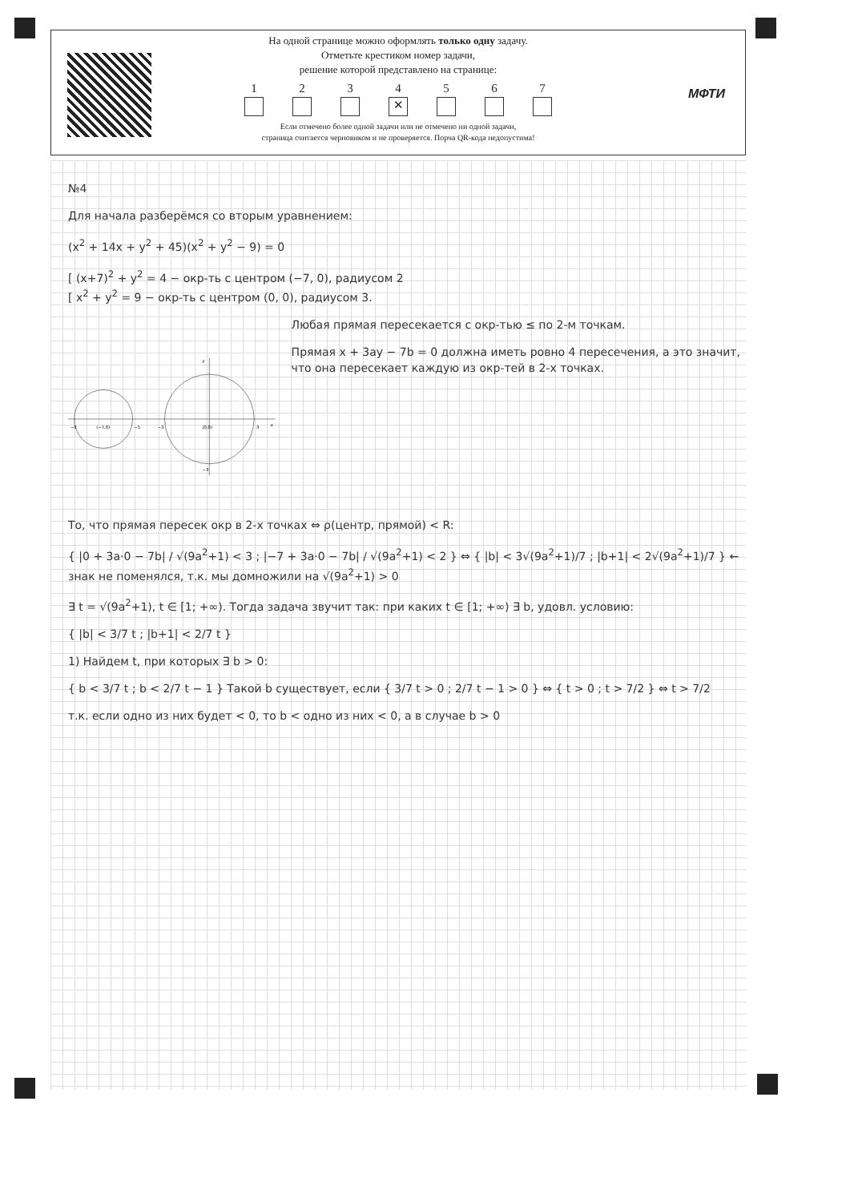На одной странице можно оформлять только одну задачу.
Отметьте крестиком номер задачи,
решение которой представлено на странице:
1 2 3 4
✕
5 6 7
Если отмечено более одной задачи или не отмечено ни одной задачи,
страница считается черновиком и не проверяется. Порча QR-кода недопустима!
МФТИ
№4
Для начала разберёмся со вторым уравнением:
(x<sup>2</sup> + 14x + y<sup>2</sup> + 45)(x<sup>2</sup> + y<sup>2</sup> − 9) = 0
[ (x+7)<sup>2</sup> + y<sup>2</sup> = 4 − окр-ть с центром (−7, 0), радиусом 2
[ x<sup>2</sup> + y<sup>2</sup> = 9 − окр-ть с центром (0, 0), радиусом 3.
−9
(−7,0)
−5
−3
(0,0)
3
x
y
−3
Любая прямая пересекается с окр-тью ≤ по 2-м точкам.
Прямая x + 3ay − 7b = 0 должна иметь ровно 4 пересечения, а это значит, что она пересекает каждую из окр-тей в 2-х точках.
То, что прямая пересек окр в 2-х точках ⇔ ρ(центр, прямой) < R:
{ |0 + 3a·0 − 7b| / √(9a<sup>2</sup>+1) < 3 ; |−7 + 3a·0 − 7b| / √(9a<sup>2</sup>+1) < 2 } ⇔ { |b| < 3√(9a<sup>2</sup>+1)/7 ; |b+1| < 2√(9a<sup>2</sup>+1)/7 } ← знак не поменялся, т.к. мы домножили на √(9a<sup>2</sup>+1) > 0
∃ t = √(9a<sup>2</sup>+1), t ∈ [1; +∞). Тогда задача звучит так: при каких t ∈ [1; +∞) ∃ b, удовл. условию:
{ |b| < 3/7 t ; |b+1| < 2/7 t }
1) Найдем t, при которых ∃ b > 0:
{ b < 3/7 t ; b < 2/7 t − 1 } Такой b существует, если { 3/7 t > 0 ; 2/7 t − 1 > 0 } ⇔ { t > 0 ; t > 7/2 } ⇔ t > 7/2
т.к. если одно из них будет < 0, то b < одно из них < 0, а в случае b > 0